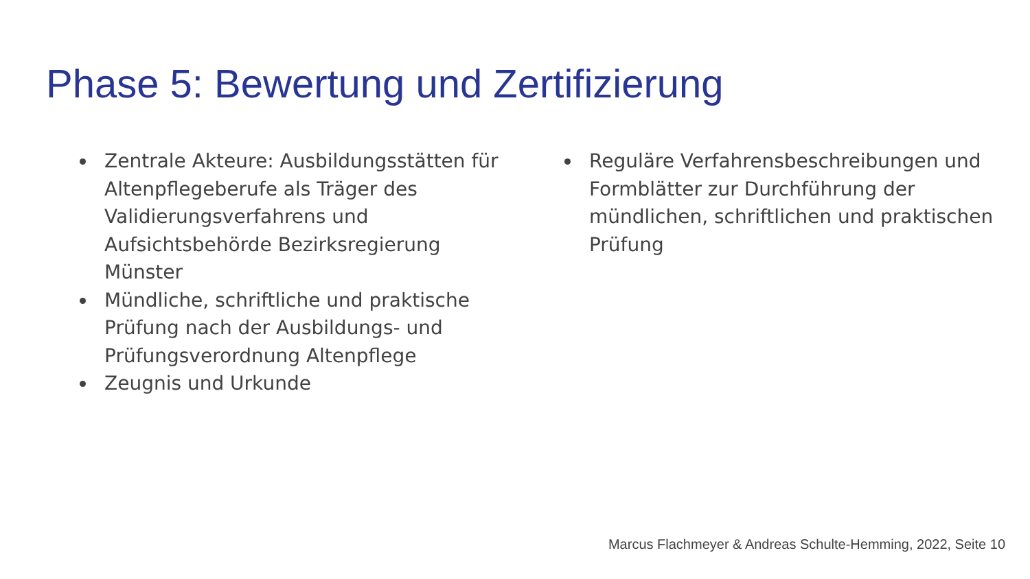Phase 5: Bewertung und Zertifizierung
Zentrale Akteure: Ausbildungsstätten für Altenpflegeberufe als Träger des Validierungsverfahrens und Aufsichtsbehörde Bezirksregierung Münster
Mündliche, schriftliche und praktische Prüfung nach der Ausbildungs- und Prüfungsverordnung Altenpflege
Zeugnis und Urkunde
Reguläre Verfahrensbeschreibungen und Formblätter zur Durchführung der mündlichen, schriftlichen und praktischen Prüfung
Marcus Flachmeyer & Andreas Schulte-Hemming, 2022, Seite 10